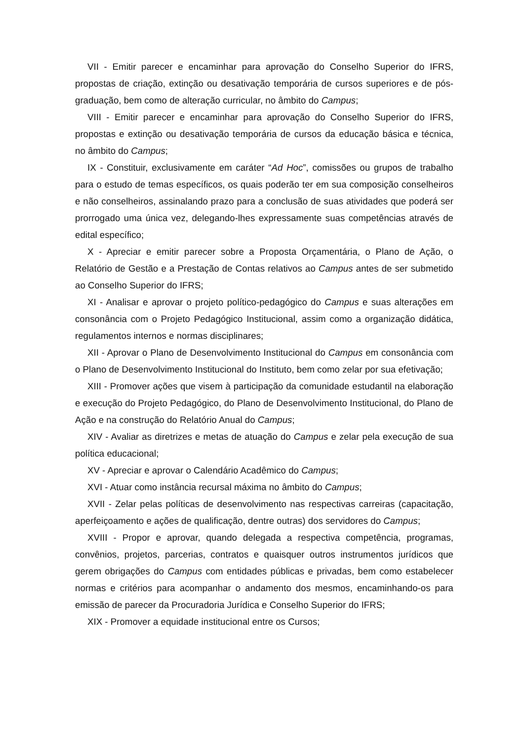VII - Emitir parecer e encaminhar para aprovação do Conselho Superior do IFRS, propostas de criação, extinção ou desativação temporária de cursos superiores e de pós-graduação, bem como de alteração curricular, no âmbito do Campus;
VIII - Emitir parecer e encaminhar para aprovação do Conselho Superior do IFRS, propostas e extinção ou desativação temporária de cursos da educação básica e técnica, no âmbito do Campus;
IX - Constituir, exclusivamente em caráter “Ad Hoc”, comissões ou grupos de trabalho para o estudo de temas específicos, os quais poderão ter em sua composição conselheiros e não conselheiros, assinalando prazo para a conclusão de suas atividades que poderá ser prorrogado uma única vez, delegando-lhes expressamente suas competências através de edital específico;
X - Apreciar e emitir parecer sobre a Proposta Orçamentária, o Plano de Ação, o Relatório de Gestão e a Prestação de Contas relativos ao Campus antes de ser submetido ao Conselho Superior do IFRS;
XI - Analisar e aprovar o projeto político-pedagógico do Campus e suas alterações em consonância com o Projeto Pedagógico Institucional, assim como a organização didática, regulamentos internos e normas disciplinares;
XII - Aprovar o Plano de Desenvolvimento Institucional do Campus em consonância com o Plano de Desenvolvimento Institucional do Instituto, bem como zelar por sua efetivação;
XIII - Promover ações que visem à participação da comunidade estudantil na elaboração e execução do Projeto Pedagógico, do Plano de Desenvolvimento Institucional, do Plano de Ação e na construção do Relatório Anual do Campus;
XIV - Avaliar as diretrizes e metas de atuação do Campus e zelar pela execução de sua política educacional;
XV - Apreciar e aprovar o Calendário Acadêmico do Campus;
XVI - Atuar como instância recursal máxima no âmbito do Campus;
XVII - Zelar pelas políticas de desenvolvimento nas respectivas carreiras (capacitação, aperfeiçoamento e ações de qualificação, dentre outras) dos servidores do Campus;
XVIII - Propor e aprovar, quando delegada a respectiva competência, programas, convênios, projetos, parcerias, contratos e quaisquer outros instrumentos jurídicos que gerem obrigações do Campus com entidades públicas e privadas, bem como estabelecer normas e critérios para acompanhar o andamento dos mesmos, encaminhando-os para emissão de parecer da Procuradoria Jurídica e Conselho Superior do IFRS;
XIX - Promover a equidade institucional entre os Cursos;